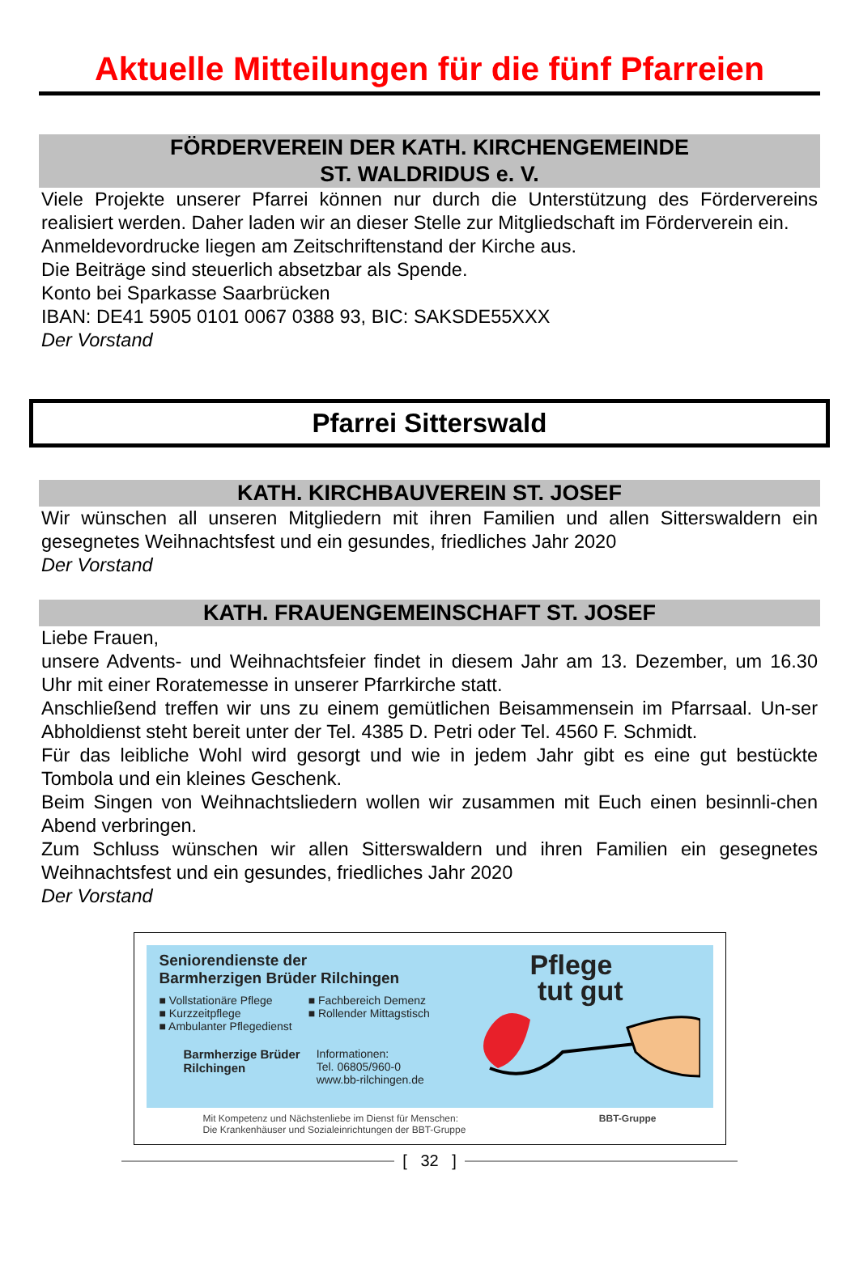Aktuelle Mitteilungen für die fünf Pfarreien
FÖRDERVEREIN DER KATH. KIRCHENGEMEINDE
ST. WALDRIDUS e. V.
Viele Projekte unserer Pfarrei können nur durch die Unterstützung des Fördervereins realisiert werden. Daher laden wir an dieser Stelle zur Mitgliedschaft im Förderverein ein.
Anmeldevordrucke liegen am Zeitschriftenstand der Kirche aus.
Die Beiträge sind steuerlich absetzbar als Spende.
Konto bei Sparkasse Saarbrücken
IBAN: DE41 5905 0101 0067 0388 93, BIC: SAKSDE55XXX
Der Vorstand
Pfarrei Sitterswald
KATH. KIRCHBAUVEREIN ST. JOSEF
Wir wünschen all unseren Mitgliedern mit ihren Familien und allen Sitterswaldern ein gesegnetes Weihnachtsfest und ein gesundes, friedliches Jahr 2020
Der Vorstand
KATH. FRAUENGEMEINSCHAFT ST. JOSEF
Liebe Frauen,
unsere Advents- und Weihnachtsfeier findet in diesem Jahr am 13. Dezember, um 16.30 Uhr mit einer Roratemesse in unserer Pfarrkirche statt.
Anschließend treffen wir uns zu einem gemütlichen Beisammensein im Pfarrsaal. Un-ser Abholdienst steht bereit unter der Tel. 4385 D. Petri oder Tel. 4560 F. Schmidt.
Für das leibliche Wohl wird gesorgt und wie in jedem Jahr gibt es eine gut bestückte Tombola und ein kleines Geschenk.
Beim Singen von Weihnachtsliedern wollen wir zusammen mit Euch einen besinnli-chen Abend verbringen.
Zum Schluss wünschen wir allen Sitterswaldern und ihren Familien ein gesegnetes Weihnachtsfest und ein gesundes, friedliches Jahr 2020
Der Vorstand
Seniorendienste der
Barmherzigen Brüder Rilchingen
■ Vollstationäre Pflege
■ Kurzzeitpflege
■ Ambulanter Pflegedienst
■ Fachbereich Demenz
■ Rollender Mittagstisch
Barmherzige Brüder
Rilchingen
Informationen:
Tel. 06805/960-0
www.bb-rilchingen.de
Pflege
tut gut
Mit Kompetenz und Nächstenliebe im Dienst für Menschen:
Die Krankenhäuser und Sozialeinrichtungen der BBT-Gruppe
BBT-Gruppe
[ 32 ]